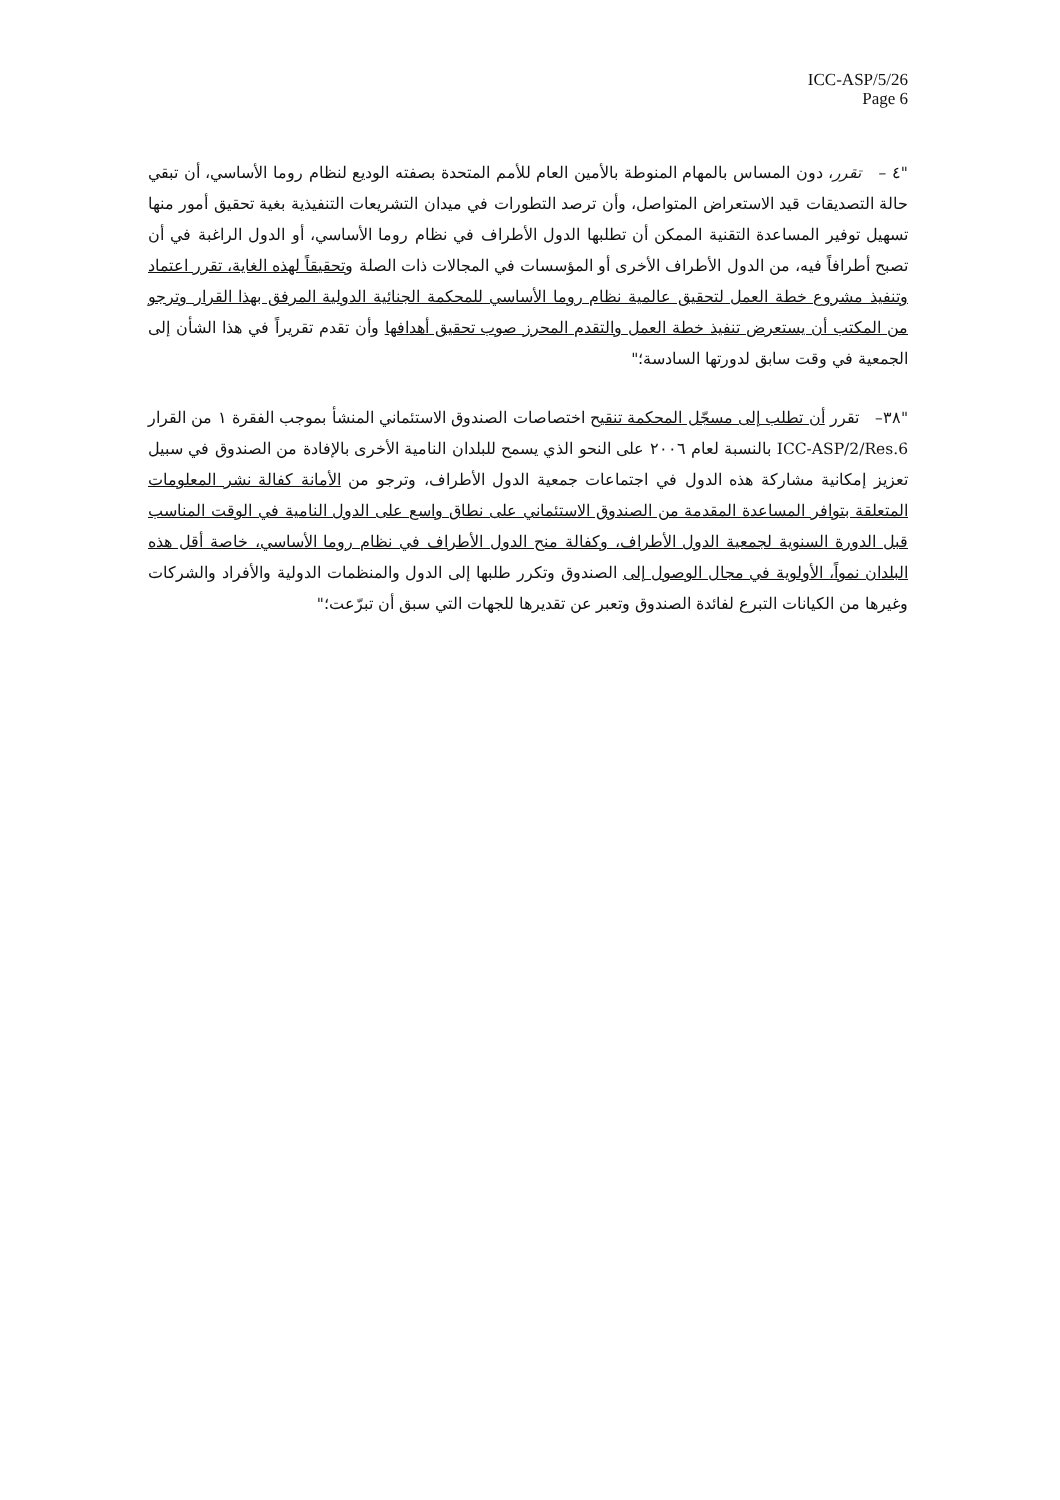ICC-ASP/5/26
Page 6
"٤ – تقرر، دون المساس بالمهام المنوطة بالأمين العام للأمم المتحدة بصفته الوديع لنظام روما الأساسي، أن تبقي حالة التصديقات قيد الاستعراض المتواصل، وأن ترصد التطورات في ميدان التشريعات التنفيذية بغية تحقيق أمور منها تسهيل توفير المساعدة التقنية الممكن أن تطلبها الدول الأطراف في نظام روما الأساسي، أو الدول الراغبة في أن تصبح أطرافاً فيه، من الدول الأطراف الأخرى أو المؤسسات في المجالات ذات الصلة وتحقيقاً لهذه الغاية، تقرر اعتماد وتنفيذ مشروع خطة العمل لتحقيق عالمية نظام روما الأساسي للمحكمة الجنائية الدولية المرفق بهذا القرار وترجو من المكتب أن يستعرض تنفيذ خطة العمل والتقدم المحرز صوب تحقيق أهدافها وأن تقدم تقريراً في هذا الشأن إلى الجمعية في وقت سابق لدورتها السادسة؛"
"٣٨– تقرر أن تطلب إلى مسجّل المحكمة تنقيح اختصاصات الصندوق الاستئماني المنشأ بموجب الفقرة ١ من القرار ICC-ASP/2/Res.6 بالنسبة لعام ٢٠٠٦ على النحو الذي يسمح للبلدان النامية الأخرى بالإفادة من الصندوق في سبيل تعزيز إمكانية مشاركة هذه الدول في اجتماعات جمعية الدول الأطراف، وترجو من الأمانة كفالة نشر المعلومات المتعلقة بتوافر المساعدة المقدمة من الصندوق الاستئماني على نطاق واسع على الدول النامية في الوقت المناسب قبل الدورة السنوية لجمعية الدول الأطراف، وكفالة منح الدول الأطراف في نظام روما الأساسي، خاصة أقل هذه البلدان نمواً، الأولوية في مجال الوصول إلى الصندوق وتكرر طلبها إلى الدول والمنظمات الدولية والأفراد والشركات وغيرها من الكيانات التبرع لفائدة الصندوق وتعبر عن تقديرها للجهات التي سبق أن تبرّعت؛"